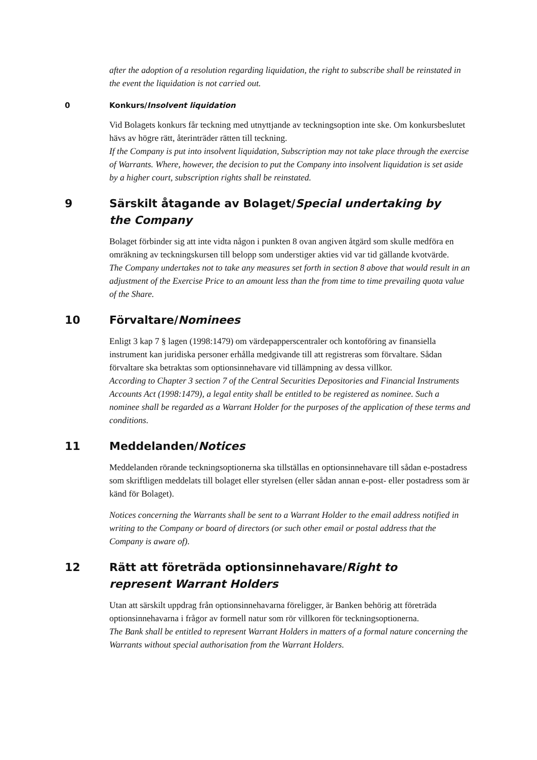after the adoption of a resolution regarding liquidation, the right to subscribe shall be reinstated in the event the liquidation is not carried out.
0 Konkurs/Insolvent liquidation
Vid Bolagets konkurs får teckning med utnyttjande av teckningsoption inte ske. Om konkursbeslutet hävs av högre rätt, återinträder rätten till teckning.
If the Company is put into insolvent liquidation, Subscription may not take place through the exercise of Warrants. Where, however, the decision to put the Company into insolvent liquidation is set aside by a higher court, subscription rights shall be reinstated.
9 Särskilt åtagande av Bolaget/Special undertaking by the Company
Bolaget förbinder sig att inte vidta någon i punkten 8 ovan angiven åtgärd som skulle medföra en omräkning av teckningskursen till belopp som understiger akties vid var tid gällande kvotvärde.
The Company undertakes not to take any measures set forth in section 8 above that would result in an adjustment of the Exercise Price to an amount less than the from time to time prevailing quota value of the Share.
10 Förvaltare/Nominees
Enligt 3 kap 7 § lagen (1998:1479) om värdepapperscentraler och kontoföring av finansiella instrument kan juridiska personer erhålla medgivande till att registreras som förvaltare. Sådan förvaltare ska betraktas som optionsinnehavare vid tillämpning av dessa villkor.
According to Chapter 3 section 7 of the Central Securities Depositories and Financial Instruments Accounts Act (1998:1479), a legal entity shall be entitled to be registered as nominee. Such a nominee shall be regarded as a Warrant Holder for the purposes of the application of these terms and conditions.
11 Meddelanden/Notices
Meddelanden rörande teckningsoptionerna ska tillställas en optionsinnehavare till sådan e-postadress som skriftligen meddelats till bolaget eller styrelsen (eller sådan annan e-post- eller postadress som är känd för Bolaget).
Notices concerning the Warrants shall be sent to a Warrant Holder to the email address notified in writing to the Company or board of directors (or such other email or postal address that the Company is aware of).
12 Rätt att företräda optionsinnehavare/Right to represent Warrant Holders
Utan att särskilt uppdrag från optionsinnehavarna föreligger, är Banken behörig att företräda optionsinnehavarna i frågor av formell natur som rör villkoren för teckningsoptionerna.
The Bank shall be entitled to represent Warrant Holders in matters of a formal nature concerning the Warrants without special authorisation from the Warrant Holders.